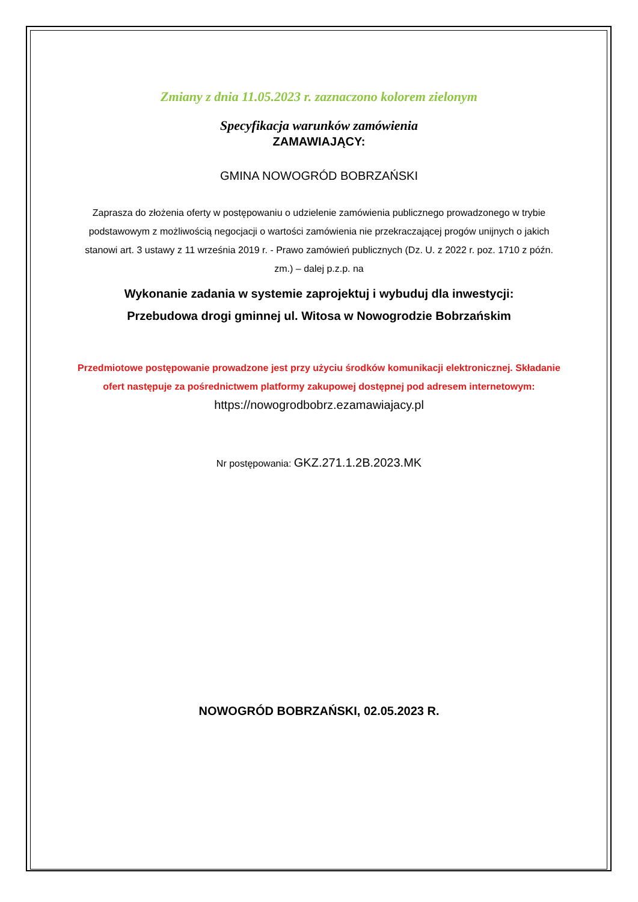Zmiany z dnia 11.05.2023 r. zaznaczono kolorem zielonym
Specyfikacja warunków zamówienia
ZAMAWIAJĄCY:
GMINA NOWOGRÓD BOBRZAŃSKI
Zaprasza do złożenia oferty w postępowaniu o udzielenie zamówienia publicznego prowadzonego w trybie podstawowym z możliwością negocjacji o wartości zamówienia nie przekraczającej progów unijnych o jakich stanowi art. 3 ustawy z 11 września 2019 r. - Prawo zamówień publicznych (Dz. U. z 2022 r. poz. 1710 z późn. zm.) – dalej p.z.p. na
Wykonanie zadania w systemie zaprojektuj i wybuduj dla inwestycji:
Przebudowa drogi gminnej ul. Witosa w Nowogrodzie Bobrzańskim
Przedmiotowe postępowanie prowadzone jest przy użyciu środków komunikacji elektronicznej. Składanie ofert następuje za pośrednictwem platformy zakupowej dostępnej pod adresem internetowym: https://nowogrodbobrz.ezamawiajacy.pl
Nr postępowania: GKZ.271.1.2B.2023.MK
NOWOGRÓD BOBRZAŃSKI, 02.05.2023 R.